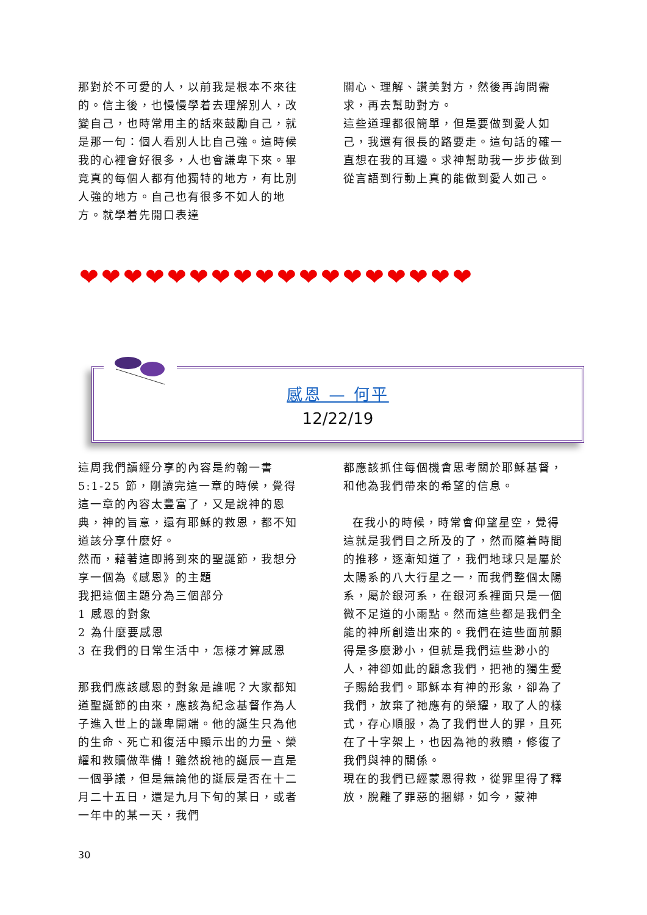那對於不可愛的人，以前我是根本不來往的。信主後，也慢慢學着去理解別人，改變自己，也時常用主的話來鼓勵自己，就是那一句：個人看別人比自己強。這時候我的心裡會好很多，人也會謙卑下來。畢竟真的每個人都有他獨特的地方，有比別人強的地方。自己也有很多不如人的地方。就學着先開口表達
關心、理解、讚美對方，然後再詢問需求，再去幫助對方。
這些道理都很簡單，但是要做到愛人如己，我還有很長的路要走。這句話的確一直想在我的耳邊。求神幫助我一步步做到從言語到行動上真的能做到愛人如己。
❤❤❤❤❤❤❤❤❤❤❤❤❤❤❤❤❤❤
感恩 — 何平
12/22/19
這周我們讀經分享的內容是約翰一書 5:1-25 節，剛讀完這一章的時候，覺得這一章的內容太豐富了，又是說神的恩典，神的旨意，還有耶穌的救恩，都不知道該分享什麼好。
然而，藉著這即將到來的聖誕節，我想分享一個為《感恩》的主題
我把這個主題分為三個部分
1 感恩的對象
2 為什麼要感恩
3 在我們的日常生活中，怎樣才算感恩
那我們應該感恩的對象是誰呢？大家都知道聖誕節的由來，應該為紀念基督作為人子進入世上的謙卑開端。他的誕生只為他的生命、死亡和復活中顯示出的力量、榮耀和救贖做準備！雖然說祂的誕辰一直是一個爭議，但是無論他的誕辰是否在十二月二十五日，還是九月下旬的某日，或者一年中的某一天，我們
都應該抓住每個機會思考關於耶穌基督，和他為我們帶來的希望的信息。
在我小的時候，時常會仰望星空，覺得這就是我們目之所及的了，然而隨着時間的推移，逐漸知道了，我們地球只是屬於太陽系的八大行星之一，而我們整個太陽系，屬於銀河系，在銀河系裡面只是一個微不足道的小雨點。然而這些都是我們全能的神所創造出來的。我們在這些面前顯得是多麼渺小，但就是我們這些渺小的人，神卻如此的顧念我們，把祂的獨生愛子賜給我們。耶穌本有神的形象，卻為了我們，放棄了祂應有的榮耀，取了人的樣式，存心順服，為了我們世人的罪，且死在了十字架上，也因為祂的救贖，修復了我們與神的關係。
現在的我們已經蒙恩得救，從罪里得了釋放，脫離了罪惡的捆綁，如今，蒙神
30